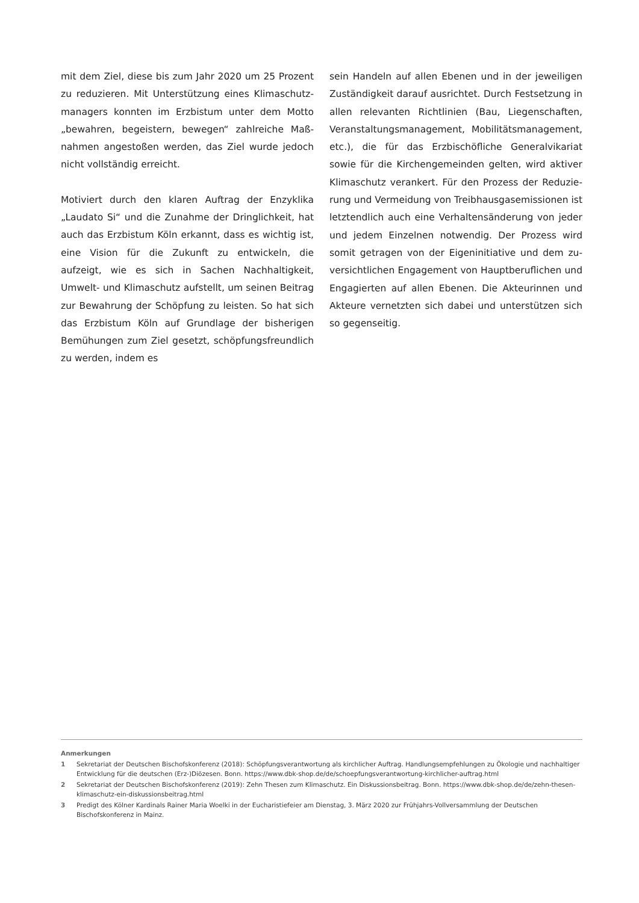mit dem Ziel, diese bis zum Jahr 2020 um 25 Prozent zu reduzieren. Mit Unterstützung eines Klimaschutz­managers konnten im Erzbistum unter dem Motto „bewahren, begeistern, bewegen“ zahlreiche Maß­nahmen angestoßen werden, das Ziel wurde jedoch nicht vollständig erreicht.
Motiviert durch den klaren Auftrag der Enzyklika „Laudato Si“ und die Zunahme der Dringlichkeit, hat auch das Erzbistum Köln erkannt, dass es wichtig ist, eine Vision für die Zukunft zu entwickeln, die aufzeigt, wie es sich in Sachen Nachhaltigkeit, Umwelt- und Klimaschutz aufstellt, um seinen Beitrag zur Bewahrung der Schöpfung zu leisten. So hat sich das Erzbistum Köln auf Grundlage der bisherigen Bemühungen zum Ziel gesetzt, schöpfungsfreundlich zu werden, indem es
sein Handeln auf allen Ebenen und in der jeweiligen Zuständigkeit darauf ausrichtet. Durch Festsetzung in allen relevanten Richtlinien (Bau, Liegenschaften, Veranstaltungsmanagement, Mobilitätsmanagement, etc.), die für das Erzbischöfliche Generalvikariat sowie für die Kirchengemeinden gelten, wird aktiver Klimaschutz verankert. Für den Prozess der Reduzie­rung und Vermeidung von Treibhausgasemissionen ist letztendlich auch eine Verhaltensänderung von jeder und jedem Einzelnen notwendig. Der Prozess wird somit getragen von der Eigeninitiative und dem zu­versichtlichen Engagement von Hauptberuflichen und Engagierten auf allen Ebenen. Die Akteurinnen und Akteure vernetzten sich dabei und unterstützen sich so gegenseitig.
Anmerkungen
1 Sekretariat der Deutschen Bischofskonferenz (2018): Schöpfungsverantwortung als kirchlicher Auftrag. Handlungsempfehlungen zu Ökologie und nachhaltiger Entwicklung für die deutschen (Erz-)Diözesen. Bonn. https://www.dbk-shop.de/de/schoepfungsverantwortung-kirchlicher-auftrag.html
2 Sekretariat der Deutschen Bischofskonferenz (2019): Zehn Thesen zum Klimaschutz. Ein Diskussionsbeitrag. Bonn. https://www.dbk-shop.de/de/zehn-thesen-klimaschutz-ein-diskussionsbeitrag.html
3 Predigt des Kölner Kardinals Rainer Maria Woelki in der Eucharistiefeier am Dienstag, 3. März 2020 zur Frühjahrs-Vollversammlung der Deut­schen Bischofskonferenz in Mainz.